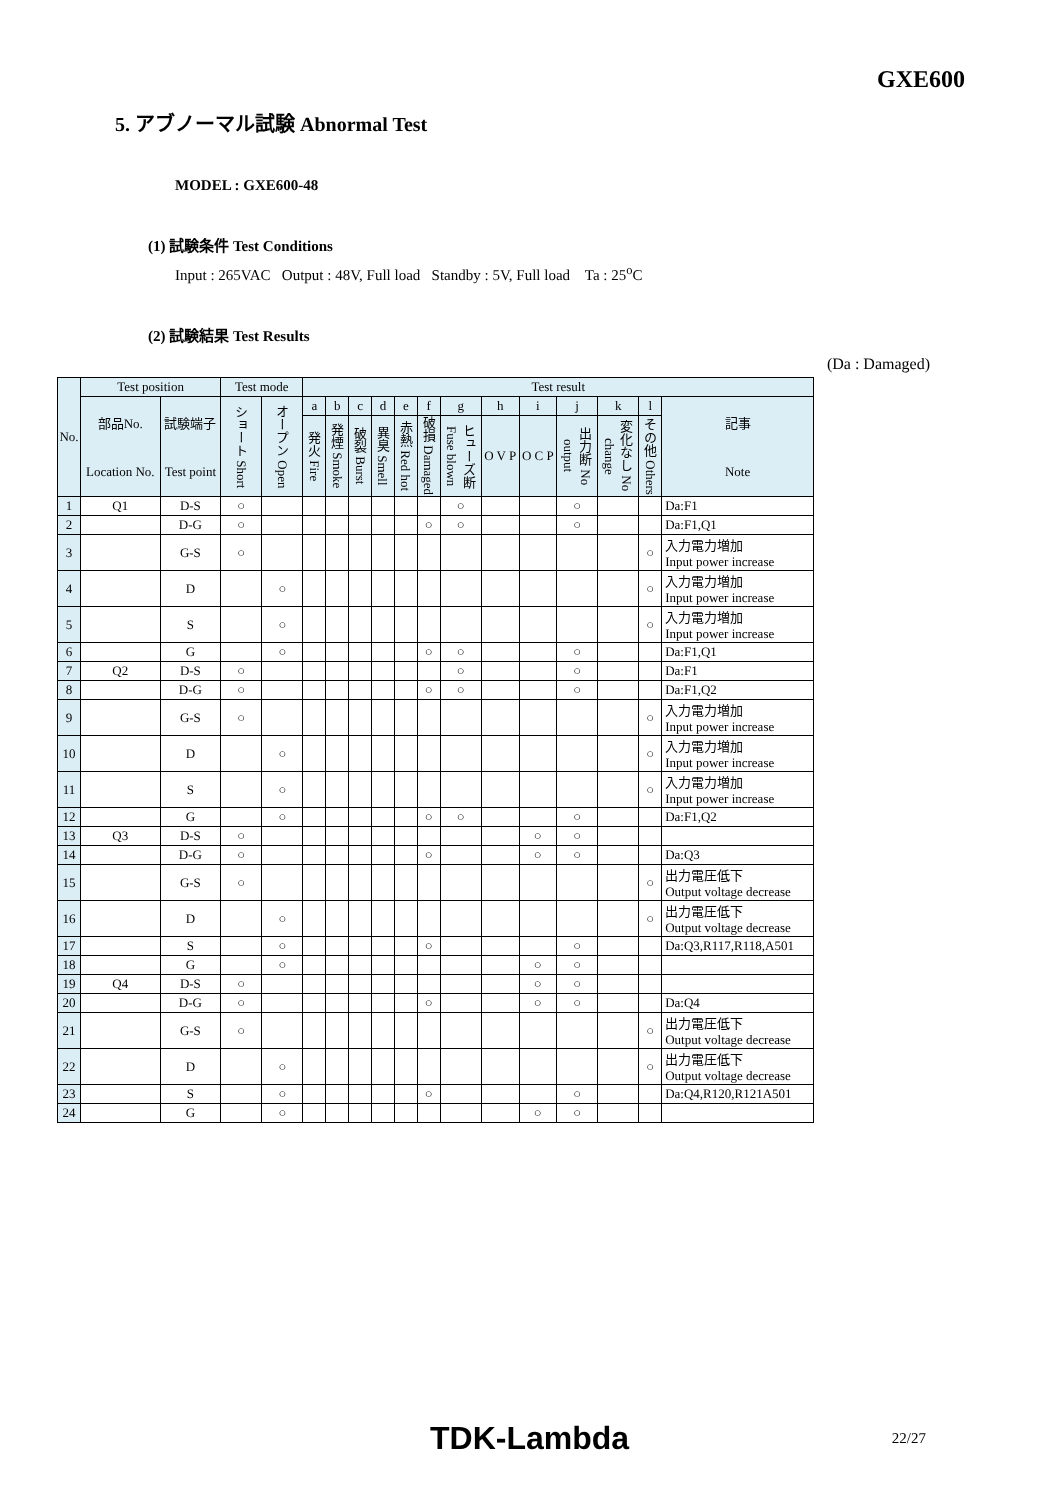GXE600
5. アブノーマル試験 Abnormal Test
MODEL : GXE600-48
(1) 試験条件 Test Conditions
Input : 265VAC Output : 48V, Full load Standby : 5V, Full load Ta : 25<sup>o</sup>C
(2) 試験結果 Test Results
(Da : Damaged)
| No. | Test position | | Test mode | | Test result | | | | | | | | | | | | |
| --- | --- | --- | --- | --- | --- | --- | --- | --- | --- | --- | --- | --- | --- | --- | --- | --- | --- |
| | 部品No. Location No. | 試験端子 Test point | ショート Short | オープン Open | a | b | c | d | e | f | g | h | i | j | k | l | 記事 Note |
| | | | | | 発火 Fire | 発煙 Smoke | 破裂 Burst | 異臭 Smell | 赤熱 Red hot | 破損 Damaged | ヒューズ断 Fuse blown | O V P | O C P | 出力断 No output | 変化なし No change | その他 Others | |
| 1 | Q1 | D-S | ○ | | | | | | | | ○ | | | ○ | | | Da:F1 |
| 2 | | D-G | ○ | | | | | | | ○ | ○ | | | ○ | | | Da:F1,Q1 |
| 3 | | G-S | ○ | | | | | | | | | | | | | ○ | 入力電力増加 Input power increase |
| 4 | | D | | ○ | | | | | | | | | | | | ○ | 入力電力増加 Input power increase |
| 5 | | S | | ○ | | | | | | | | | | | | ○ | 入力電力増加 Input power increase |
| 6 | | G | | ○ | | | | | | ○ | ○ | | | ○ | | | Da:F1,Q1 |
| 7 | Q2 | D-S | ○ | | | | | | | | ○ | | | ○ | | | Da:F1 |
| 8 | | D-G | ○ | | | | | | | ○ | ○ | | | ○ | | | Da:F1,Q2 |
| 9 | | G-S | ○ | | | | | | | | | | | | | ○ | 入力電力増加 Input power increase |
| 10 | | D | | ○ | | | | | | | | | | | | ○ | 入力電力増加 Input power increase |
| 11 | | S | | ○ | | | | | | | | | | | | ○ | 入力電力増加 Input power increase |
| 12 | | G | | ○ | | | | | | ○ | ○ | | | ○ | | | Da:F1,Q2 |
| 13 | Q3 | D-S | ○ | | | | | | | | | | ○ | ○ | | | |
| 14 | | D-G | ○ | | | | | | | ○ | | | ○ | ○ | | | Da:Q3 |
| 15 | | G-S | ○ | | | | | | | | | | | | | ○ | 出力電圧低下 Output voltage decrease |
| 16 | | D | | ○ | | | | | | | | | | | | ○ | 出力電圧低下 Output voltage decrease |
| 17 | | S | | ○ | | | | | | ○ | | | | ○ | | | Da:Q3,R117,R118,A501 |
| 18 | | G | | ○ | | | | | | | | | ○ | ○ | | | |
| 19 | Q4 | D-S | ○ | | | | | | | | | | ○ | ○ | | | |
| 20 | | D-G | ○ | | | | | | | ○ | | | ○ | ○ | | | Da:Q4 |
| 21 | | G-S | ○ | | | | | | | | | | | | | ○ | 出力電圧低下 Output voltage decrease |
| 22 | | D | | ○ | | | | | | | | | | | | ○ | 出力電圧低下 Output voltage decrease |
| 23 | | S | | ○ | | | | | | ○ | | | | ○ | | | Da:Q4,R120,R121A501 |
| 24 | | G | | ○ | | | | | | | | | ○ | ○ | | | |
TDK-Lambda 22/27